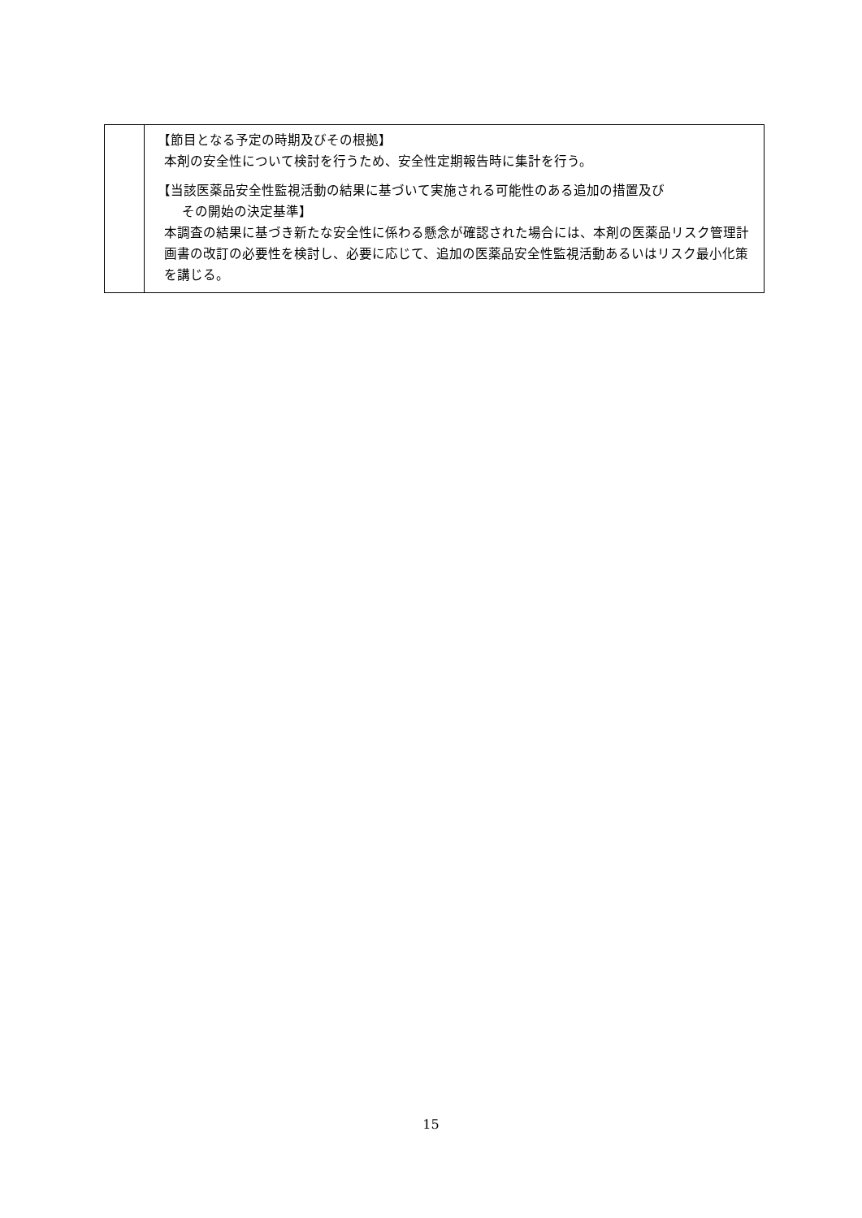| | 【節目となる予定の時期及びその根拠】 本剤の安全性について検討を行うため、安全性定期報告時に集計を行う。 【当該医薬品安全性監視活動の結果に基づいて実施される可能性のある追加の措置及び その開始の決定基準】 本調査の結果に基づき新たな安全性に係わる懸念が確認された場合には、本剤の医薬品リスク管理計画書の改訂の必要性を検討し、必要に応じて、追加の医薬品安全性監視活動あるいはリスク最小化策を講じる。 |
15